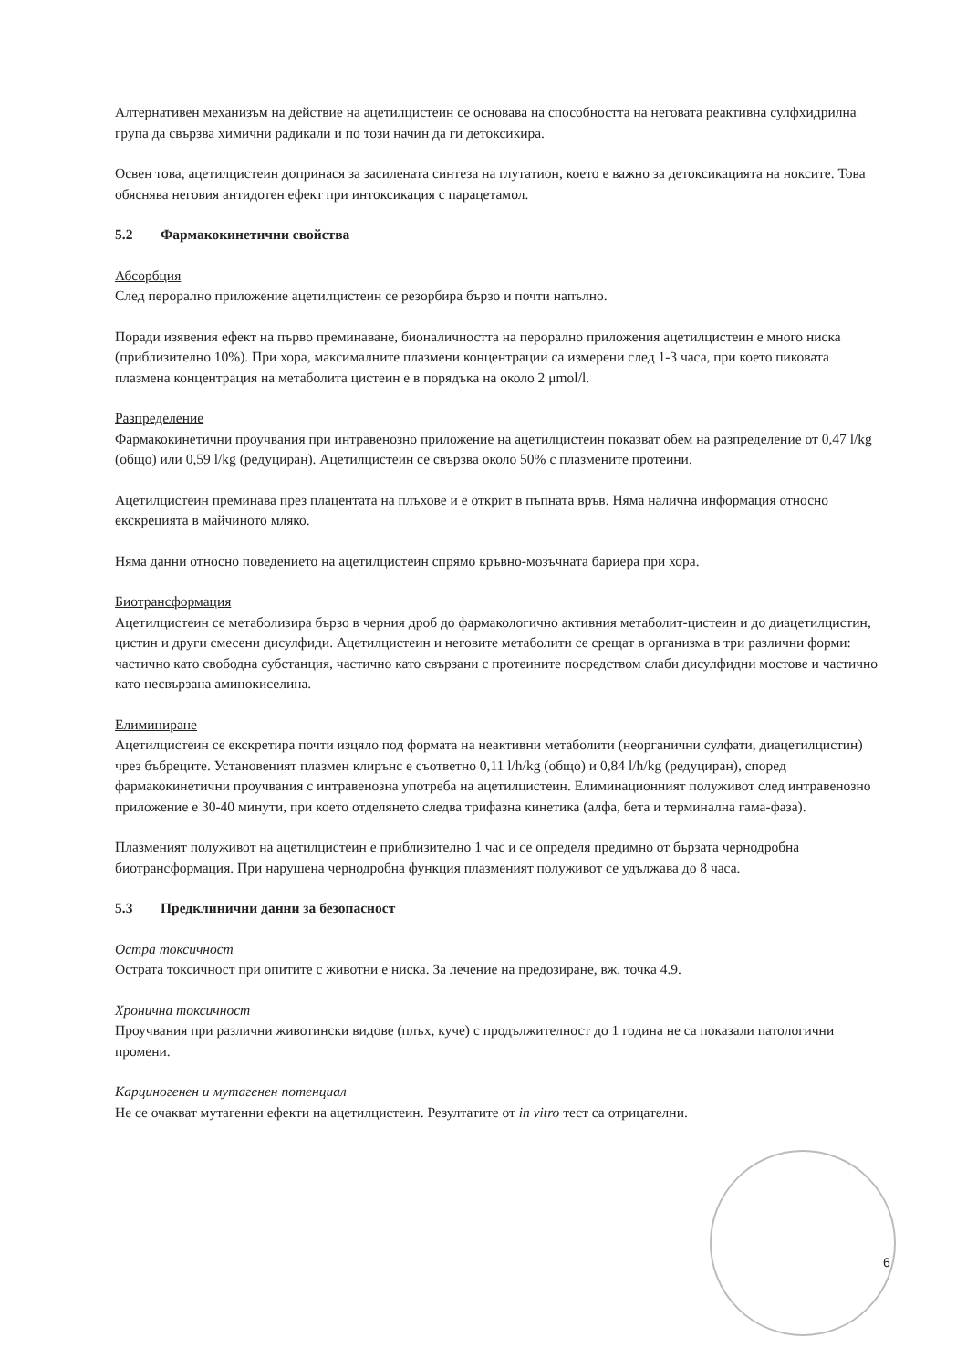Алтернативен механизъм на действие на ацетилцистеин се основава на способността на неговата реактивна сулфхидрилна група да свързва химични радикали и по този начин да ги детоксикира.
Освен това, ацетилцистеин допринася за засилената синтеза на глутатион, което е важно за детоксикацията на ноксите. Това обяснява неговия антидотен ефект при интоксикация с парацетамол.
5.2 Фармакокинетични свойства
Абсорбция
След перорално приложение ацетилцистеин се резорбира бързо и почти напълно.
Поради изявения ефект на първо преминаване, бионаличността на перорално приложения ацетилцистеин е много ниска (приблизително 10%). При хора, максималните плазмени концентрации са измерени след 1-3 часа, при което пиковата плазмена концентрация на метаболита цистеин е в порядъка на около 2 μmol/l.
Разпределение
Фармакокинетични проучвания при интравенозно приложение на ацетилцистеин показват обем на разпределение от 0,47 l/kg (общо) или 0,59 l/kg (редуциран). Ацетилцистеин се свързва около 50% с плазмените протеини.
Ацетилцистеин преминава през плацентата на плъхове и е открит в пъпната връв. Няма налична информация относно екскрецията в майчиното мляко.
Няма данни относно поведението на ацетилцистеин спрямо кръвно-мозъчната бариера при хора.
Биотрансформация
Ацетилцистеин се метаболизира бързо в черния дроб до фармакологично активния метаболит-цистеин и до диацетилцистин, цистин и други смесени дисулфиди. Ацетилцистеин и неговите метаболити се срещат в организма в три различни форми: частично като свободна субстанция, частично като свързани с протеините посредством слаби дисулфидни мостове и частично като несвързана аминокиселина.
Елиминиране
Ацетилцистеин се екскретира почти изцяло под формата на неактивни метаболити (неорганични сулфати, диацетилцистин) чрез бъбреците. Установеният плазмен клирънс е съответно 0,11 l/h/kg (общо) и 0,84 l/h/kg (редуциран), според фармакокинетични проучвания с интравенозна употреба на ацетилцистеин. Елиминационният полуживот след интравенозно приложение е 30-40 минути, при което отделянето следва трифазна кинетика (алфа, бета и терминална гама-фаза).
Плазменият полуживот на ацетилцистеин е приблизително 1 час и се определя предимно от бързата чернодробна биотрансформация. При нарушена чернодробна функция плазменият полуживот се удължава до 8 часа.
5.3 Предклинични данни за безопасност
Остра токсичност
Острата токсичност при опитите с животни е ниска. За лечение на предозиране, вж. точка 4.9.
Хронична токсичност
Проучвания при различни животински видове (плъх, куче) с продължителност до 1 година не са показали патологични промени.
Карциногенен и мутагенен потенциал
Не се очакват мутагенни ефекти на ацетилцистеин. Резултатите от in vitro тест са отрицателни.
6